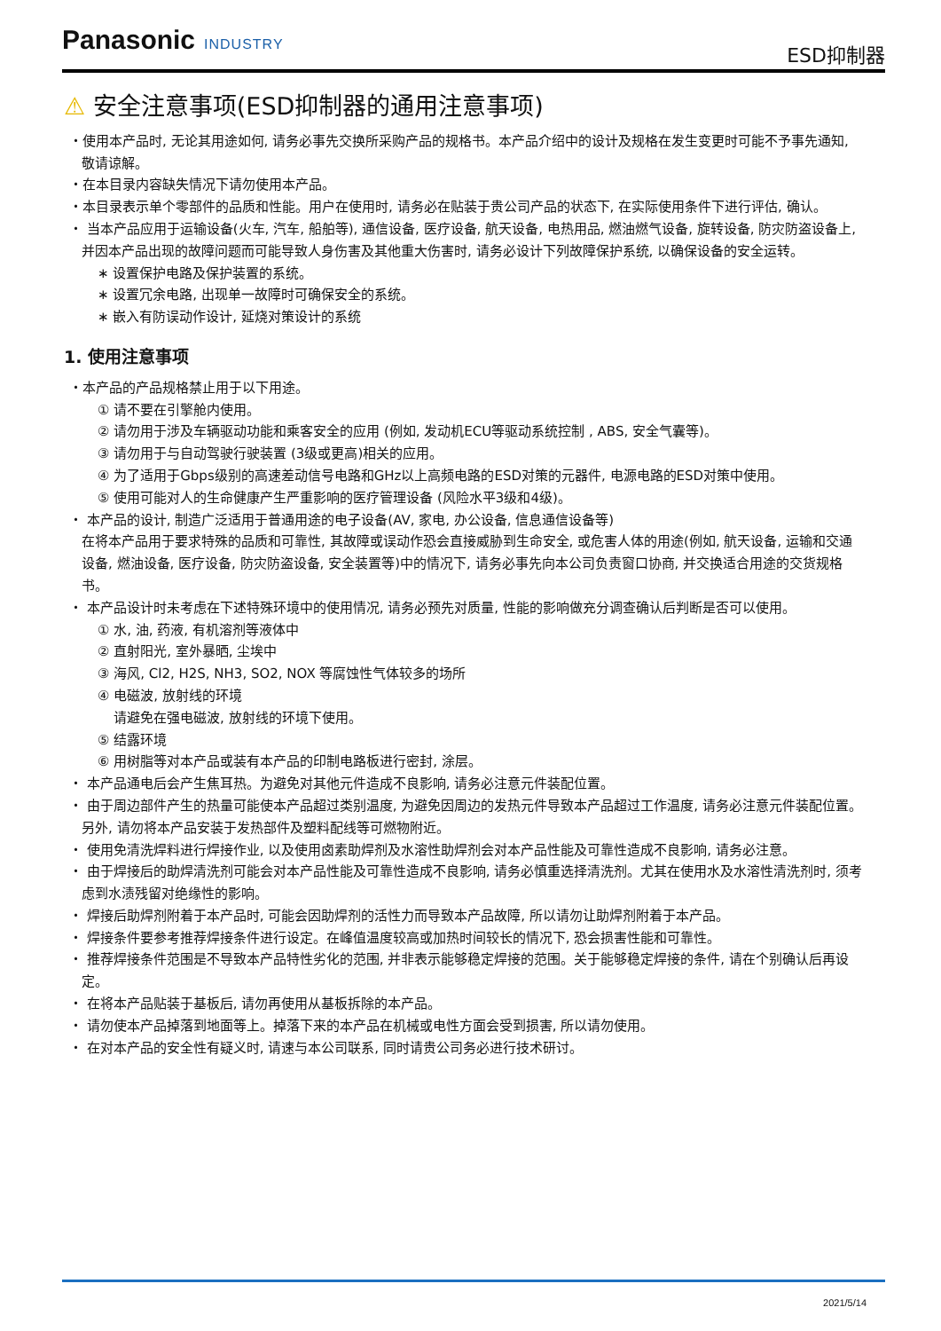Panasonic INDUSTRY
ESD抑制器
⚠ 安全注意事项(ESD抑制器的通用注意事项)
・使用本产品时, 无论其用途如何, 请务必事先交换所采购产品的规格书。本产品介绍中的设计及规格在发生变更时可能不予事先通知, 敬请谅解。
・在本目录内容缺失情况下请勿使用本产品。
・本目录表示单个零部件的品质和性能。用户在使用时, 请务必在贴装于贵公司产品的状态下, 在实际使用条件下进行评估, 确认。
・ 当本产品应用于运输设备(火车, 汽车, 船舶等), 通信设备, 医疗设备, 航天设备, 电热用品, 燃油燃气设备, 旋转设备, 防灾防盗设备上, 并因本产品出现的故障问题而可能导致人身伤害及其他重大伤害时, 请务必设计下列故障保护系统, 以确保设备的安全运转。
∗ 设置保护电路及保护装置的系统。
∗ 设置冗余电路, 出现单一故障时可确保安全的系统。
∗ 嵌入有防误动作设计, 延烧对策设计的系统
1. 使用注意事项
・本产品的产品规格禁止用于以下用途。
① 请不要在引擎舱内使用。
② 请勿用于涉及车辆驱动功能和乘客安全的应用 (例如, 发动机ECU等驱动系统控制 , ABS, 安全气囊等)。
③ 请勿用于与自动驾驶行驶装置 (3级或更高)相关的应用。
④ 为了适用于Gbps级别的高速差动信号电路和GHz以上高频电路的ESD对策的元器件, 电源电路的ESD对策中使用。
⑤ 使用可能对人的生命健康产生严重影响的医疗管理设备 (风险水平3级和4级)。
・ 本产品的设计, 制造广泛适用于普通用途的电子设备(AV, 家电, 办公设备, 信息通信设备等)
在将本产品用于要求特殊的品质和可靠性, 其故障或误动作恐会直接威胁到生命安全, 或危害人体的用途(例如, 航天设备, 运输和交通设备, 燃油设备, 医疗设备, 防灾防盗设备, 安全装置等)中的情况下, 请务必事先向本公司负责窗口协商, 并交换适合用途的交货规格书。
・ 本产品设计时未考虑在下述特殊环境中的使用情况, 请务必预先对质量, 性能的影响做充分调查确认后判断是否可以使用。
① 水, 油, 药液, 有机溶剂等液体中
② 直射阳光, 室外暴晒, 尘埃中
③ 海风, Cl2, H2S, NH3, SO2, NOX 等腐蚀性气体较多的场所
④ 电磁波, 放射线的环境
请避免在强电磁波, 放射线的环境下使用。
⑤ 结露环境
⑥ 用树脂等对本产品或装有本产品的印制电路板进行密封, 涂层。
・ 本产品通电后会产生焦耳热。为避免对其他元件造成不良影响, 请务必注意元件装配位置。
・ 由于周边部件产生的热量可能使本产品超过类别温度, 为避免因周边的发热元件导致本产品超过工作温度, 请务必注意元件装配位置。另外, 请勿将本产品安装于发热部件及塑料配线等可燃物附近。
・ 使用免清洗焊料进行焊接作业, 以及使用卤素助焊剂及水溶性助焊剂会对本产品性能及可靠性造成不良影响, 请务必注意。
・ 由于焊接后的助焊清洗剂可能会对本产品性能及可靠性造成不良影响, 请务必慎重选择清洗剂。尤其在使用水及水溶性清洗剂时, 须考虑到水渍残留对绝缘性的影响。
・ 焊接后助焊剂附着于本产品时, 可能会因助焊剂的活性力而导致本产品故障, 所以请勿让助焊剂附着于本产品。
・ 焊接条件要参考推荐焊接条件进行设定。在峰值温度较高或加热时间较长的情况下, 恐会损害性能和可靠性。
・ 推荐焊接条件范围是不导致本产品特性劣化的范围, 并非表示能够稳定焊接的范围。关于能够稳定焊接的条件, 请在个别确认后再设定。
・ 在将本产品贴装于基板后, 请勿再使用从基板拆除的本产品。
・ 请勿使本产品掉落到地面等上。掉落下来的本产品在机械或电性方面会受到损害, 所以请勿使用。
・ 在对本产品的安全性有疑义时, 请速与本公司联系, 同时请贵公司务必进行技术研讨。
2021/5/14